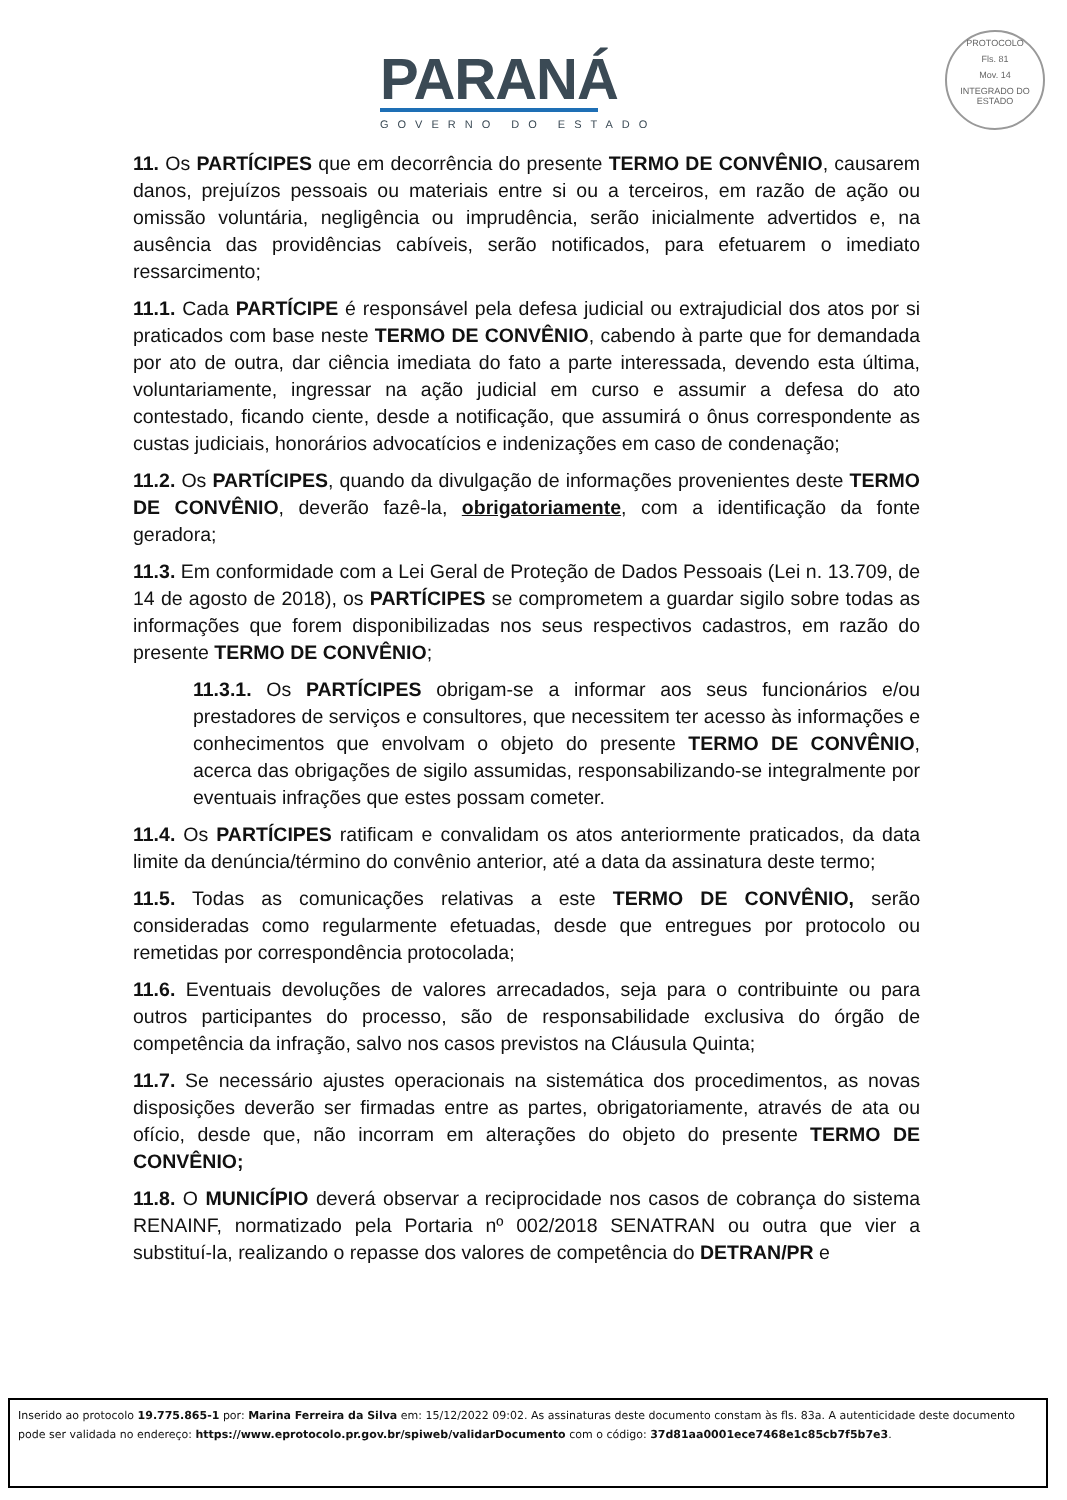PARANÁ
GOVERNO DO ESTADO
PROTOCOLO
Fls. 81
Mov. 14
INTEGRADO DO ESTADO
11. Os PARTÍCIPES que em decorrência do presente TERMO DE CONVÊNIO, causarem danos, prejuízos pessoais ou materiais entre si ou a terceiros, em razão de ação ou omissão voluntária, negligência ou imprudência, serão inicialmente advertidos e, na ausência das providências cabíveis, serão notificados, para efetuarem o imediato ressarcimento;
11.1. Cada PARTÍCIPE é responsável pela defesa judicial ou extrajudicial dos atos por si praticados com base neste TERMO DE CONVÊNIO, cabendo à parte que for demandada por ato de outra, dar ciência imediata do fato a parte interessada, devendo esta última, voluntariamente, ingressar na ação judicial em curso e assumir a defesa do ato contestado, ficando ciente, desde a notificação, que assumirá o ônus correspondente as custas judiciais, honorários advocatícios e indenizações em caso de condenação;
11.2. Os PARTÍCIPES, quando da divulgação de informações provenientes deste TERMO DE CONVÊNIO, deverão fazê-la, obrigatoriamente, com a identificação da fonte geradora;
11.3. Em conformidade com a Lei Geral de Proteção de Dados Pessoais (Lei n. 13.709, de 14 de agosto de 2018), os PARTÍCIPES se comprometem a guardar sigilo sobre todas as informações que forem disponibilizadas nos seus respectivos cadastros, em razão do presente TERMO DE CONVÊNIO;
11.3.1. Os PARTÍCIPES obrigam-se a informar aos seus funcionários e/ou prestadores de serviços e consultores, que necessitem ter acesso às informações e conhecimentos que envolvam o objeto do presente TERMO DE CONVÊNIO, acerca das obrigações de sigilo assumidas, responsabilizando-se integralmente por eventuais infrações que estes possam cometer.
11.4. Os PARTÍCIPES ratificam e convalidam os atos anteriormente praticados, da data limite da denúncia/término do convênio anterior, até a data da assinatura deste termo;
11.5. Todas as comunicações relativas a este TERMO DE CONVÊNIO, serão consideradas como regularmente efetuadas, desde que entregues por protocolo ou remetidas por correspondência protocolada;
11.6. Eventuais devoluções de valores arrecadados, seja para o contribuinte ou para outros participantes do processo, são de responsabilidade exclusiva do órgão de competência da infração, salvo nos casos previstos na Cláusula Quinta;
11.7. Se necessário ajustes operacionais na sistemática dos procedimentos, as novas disposições deverão ser firmadas entre as partes, obrigatoriamente, através de ata ou ofício, desde que, não incorram em alterações do objeto do presente TERMO DE CONVÊNIO;
11.8. O MUNICÍPIO deverá observar a reciprocidade nos casos de cobrança do sistema RENAINF, normatizado pela Portaria nº 002/2018 SENATRAN ou outra que vier a substituí-la, realizando o repasse dos valores de competência do DETRAN/PR e
Inserido ao protocolo 19.775.865-1 por: Marina Ferreira da Silva em: 15/12/2022 09:02. As assinaturas deste documento constam às fls. 83a. A autenticidade deste documento pode ser validada no endereço: https://www.eprotocolo.pr.gov.br/spiweb/validarDocumento com o código: 37d81aa0001ece7468e1c85cb7f5b7e3.